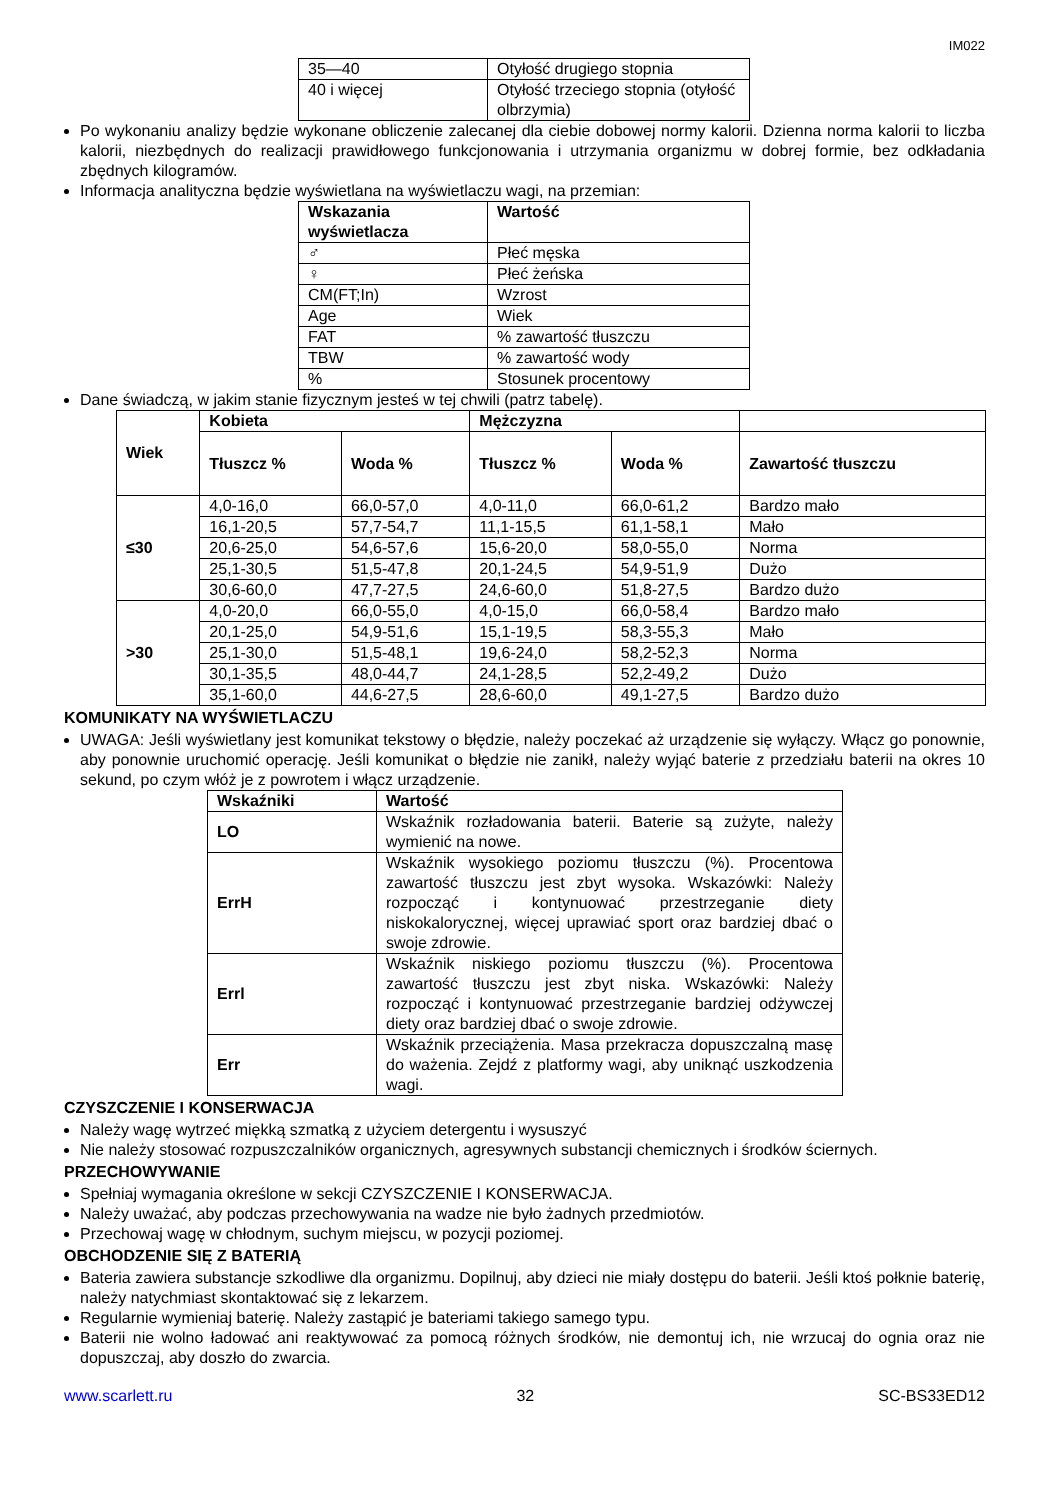IM022
| 35—40 | Otyłość drugiego stopnia |
| 40 i więcej | Otyłość trzeciego stopnia (otyłość olbrzymia) |
Po wykonaniu analizy będzie wykonane obliczenie zalecanej dla ciebie dobowej normy kalorii. Dzienna norma kalorii to liczba kalorii, niezbędnych do realizacji prawidłowego funkcjonowania i utrzymania organizmu w dobrej formie, bez odkładania zbędnych kilogramów.
Informacja analityczna będzie wyświetlana na wyświetlaczu wagi, na przemian:
| Wskazania wyświetlacza | Wartość |
| --- | --- |
| ♂ | Płeć męska |
| ♀ | Płeć żeńska |
| CM(FT;In) | Wzrost |
| Age | Wiek |
| FAT | % zawartość tłuszczu |
| TBW | % zawartość wody |
| % | Stosunek procentowy |
Dane świadczą, w jakim stanie fizycznym jesteś w tej chwili (patrz tabelę).
| Wiek | Kobieta | | Mężczyzna | | |
| --- | --- | --- | --- | --- | --- |
| | Tłuszcz % | Woda % | Tłuszcz % | Woda % | Zawartość tłuszczu |
| ≤30 | 4,0-16,0 | 66,0-57,0 | 4,0-11,0 | 66,0-61,2 | Bardzo mało |
| | 16,1-20,5 | 57,7-54,7 | 11,1-15,5 | 61,1-58,1 | Mało |
| | 20,6-25,0 | 54,6-57,6 | 15,6-20,0 | 58,0-55,0 | Norma |
| | 25,1-30,5 | 51,5-47,8 | 20,1-24,5 | 54,9-51,9 | Dużo |
| | 30,6-60,0 | 47,7-27,5 | 24,6-60,0 | 51,8-27,5 | Bardzo dużo |
| >30 | 4,0-20,0 | 66,0-55,0 | 4,0-15,0 | 66,0-58,4 | Bardzo mało |
| | 20,1-25,0 | 54,9-51,6 | 15,1-19,5 | 58,3-55,3 | Mało |
| | 25,1-30,0 | 51,5-48,1 | 19,6-24,0 | 58,2-52,3 | Norma |
| | 30,1-35,5 | 48,0-44,7 | 24,1-28,5 | 52,2-49,2 | Dużo |
| | 35,1-60,0 | 44,6-27,5 | 28,6-60,0 | 49,1-27,5 | Bardzo dużo |
KOMUNIKATY NA WYŚWIETLACZU
UWAGA: Jeśli wyświetlany jest komunikat tekstowy o błędzie, należy poczekać aż urządzenie się wyłączy. Włącz go ponownie, aby ponownie uruchomić operację. Jeśli komunikat o błędzie nie zanikł, należy wyjąć baterie z przedziału baterii na okres 10 sekund, po czym włóż je z powrotem i włącz urządzenie.
| Wskaźniki | Wartość |
| --- | --- |
| LO | Wskaźnik rozładowania baterii. Baterie są zużyte, należy wymienić na nowe. |
| ErrH | Wskaźnik wysokiego poziomu tłuszczu (%). Procentowa zawartość tłuszczu jest zbyt wysoka. Wskazówki: Należy rozpocząć i kontynuować przestrzeganie diety niskokalorycznej, więcej uprawiać sport oraz bardziej dbać o swoje zdrowie. |
| Errl | Wskaźnik niskiego poziomu tłuszczu (%). Procentowa zawartość tłuszczu jest zbyt niska. Wskazówki: Należy rozpocząć i kontynuować przestrzeganie bardziej odżywczej diety oraz bardziej dbać o swoje zdrowie. |
| Err | Wskaźnik przeciążenia. Masa przekracza dopuszczalną masę do ważenia. Zejdź z platformy wagi, aby uniknąć uszkodzenia wagi. |
CZYSZCZENIE I KONSERWACJA
Należy wagę wytrzeć miękką szmatką z użyciem detergentu i wysuszyć
Nie należy stosować rozpuszczalników organicznych, agresywnych substancji chemicznych i środków ściernych.
PRZECHOWYWANIE
Spełniaj wymagania określone w sekcji CZYSZCZENIE I KONSERWACJA.
Należy uważać, aby podczas przechowywania na wadze nie było żadnych przedmiotów.
Przechowaj wagę w chłodnym, suchym miejscu, w pozycji poziomej.
OBCHODZENIE SIĘ Z BATERIĄ
Bateria zawiera substancje szkodliwe dla organizmu. Dopilnuj, aby dzieci nie miały dostępu do baterii. Jeśli ktoś połknie baterię, należy natychmiast skontaktować się z lekarzem.
Regularnie wymieniaj baterię. Należy zastąpić je bateriami takiego samego typu.
Baterii nie wolno ładować ani reaktywować za pomocą różnych środków, nie demontuj ich, nie wrzucaj do ognia oraz nie dopuszczaj, aby doszło do zwarcia.
www.scarlett.ru 32 SC-BS33ED12